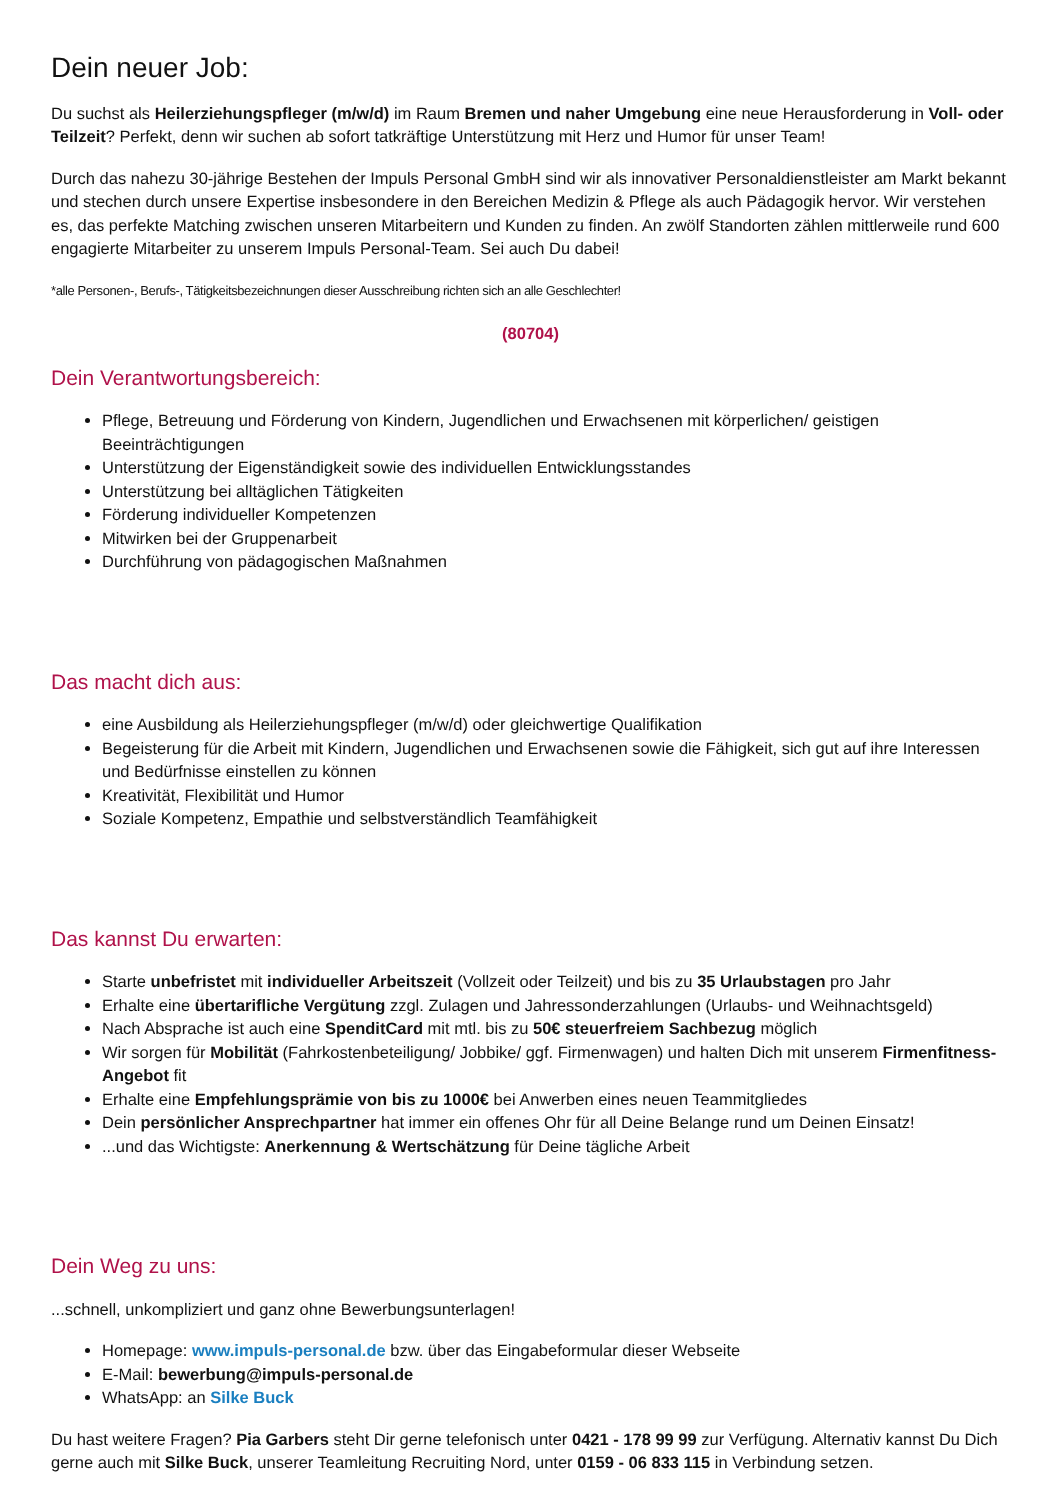Dein neuer Job:
Du suchst als Heilerziehungspfleger (m/w/d) im Raum Bremen und naher Umgebung eine neue Herausforderung in Voll- oder Teilzeit? Perfekt, denn wir suchen ab sofort tatkräftige Unterstützung mit Herz und Humor für unser Team!
Durch das nahezu 30-jährige Bestehen der Impuls Personal GmbH sind wir als innovativer Personaldienstleister am Markt bekannt und stechen durch unsere Expertise insbesondere in den Bereichen Medizin & Pflege als auch Pädagogik hervor. Wir verstehen es, das perfekte Matching zwischen unseren Mitarbeitern und Kunden zu finden. An zwölf Standorten zählen mittlerweile rund 600 engagierte Mitarbeiter zu unserem Impuls Personal-Team. Sei auch Du dabei!
*alle Personen-, Berufs-, Tätigkeitsbezeichnungen dieser Ausschreibung richten sich an alle Geschlechter!
(80704)
Dein Verantwortungsbereich:
Pflege, Betreuung und Förderung von Kindern, Jugendlichen und Erwachsenen mit körperlichen/ geistigen Beeinträchtigungen
Unterstützung der Eigenständigkeit sowie des individuellen Entwicklungsstandes
Unterstützung bei alltäglichen Tätigkeiten
Förderung individueller Kompetenzen
Mitwirken bei der Gruppenarbeit
Durchführung von pädagogischen Maßnahmen
Das macht dich aus:
eine Ausbildung als Heilerziehungspfleger (m/w/d) oder gleichwertige Qualifikation
Begeisterung für die Arbeit mit Kindern, Jugendlichen und Erwachsenen sowie die Fähigkeit, sich gut auf ihre Interessen und Bedürfnisse einstellen zu können
Kreativität, Flexibilität und Humor
Soziale Kompetenz, Empathie und selbstverständlich Teamfähigkeit
Das kannst Du erwarten:
Starte unbefristet mit individueller Arbeitszeit (Vollzeit oder Teilzeit) und bis zu 35 Urlaubstagen pro Jahr
Erhalte eine übertarifliche Vergütung zzgl. Zulagen und Jahressonderzahlungen (Urlaubs- und Weihnachtsgeld)
Nach Absprache ist auch eine SpenditCard mit mtl. bis zu 50€ steuerfreiem Sachbezug möglich
Wir sorgen für Mobilität (Fahrkostenbeteiligung/ Jobbike/ ggf. Firmenwagen) und halten Dich mit unserem Firmenfitness-Angebot fit
Erhalte eine Empfehlungsprämie von bis zu 1000€ bei Anwerben eines neuen Teammitgliedes
Dein persönlicher Ansprechpartner hat immer ein offenes Ohr für all Deine Belange rund um Deinen Einsatz!
...und das Wichtigste: Anerkennung & Wertschätzung für Deine tägliche Arbeit
Dein Weg zu uns:
...schnell, unkompliziert und ganz ohne Bewerbungsunterlagen!
Homepage: www.impuls-personal.de bzw. über das Eingabeformular dieser Webseite
E-Mail: bewerbung@impuls-personal.de
WhatsApp: an Silke Buck
Du hast weitere Fragen? Pia Garbers steht Dir gerne telefonisch unter 0421 - 178 99 99 zur Verfügung. Alternativ kannst Du Dich gerne auch mit Silke Buck, unserer Teamleitung Recruiting Nord, unter 0159 - 06 833 115 in Verbindung setzen.